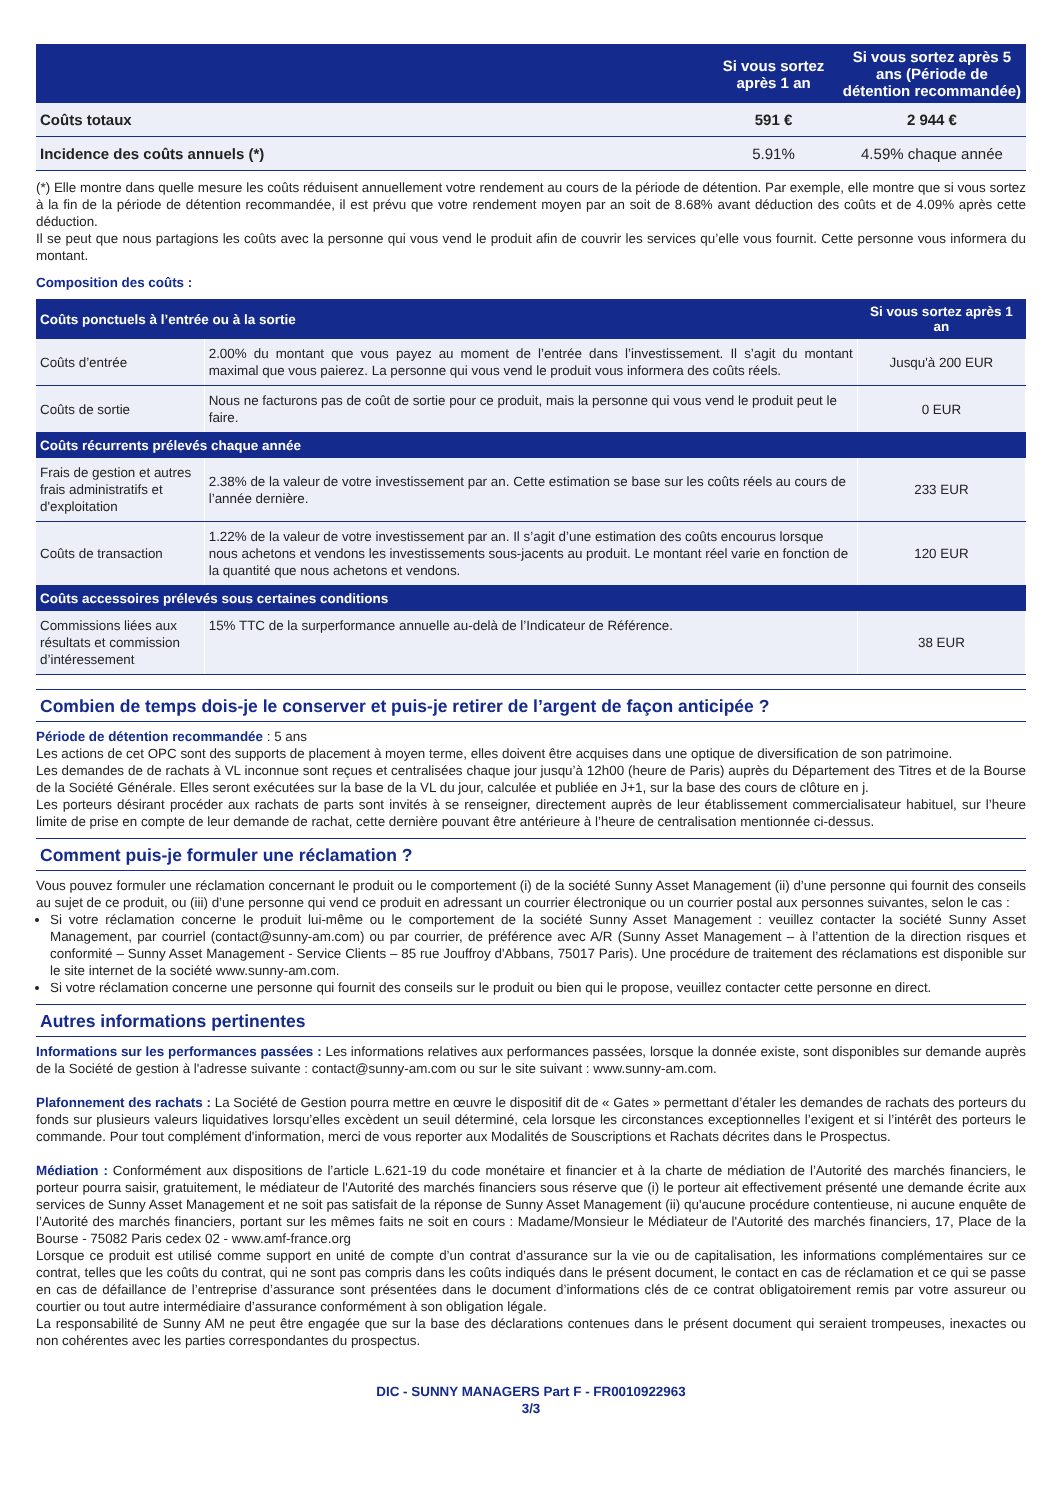| | Si vous sortez après 1 an | Si vous sortez après 5 ans (Période de détention recommandée) |
| --- | --- | --- |
| Coûts totaux | 591 € | 2 944 € |
| Incidence des coûts annuels (*) | 5.91% | 4.59% chaque année |
(*) Elle montre dans quelle mesure les coûts réduisent annuellement votre rendement au cours de la période de détention. Par exemple, elle montre que si vous sortez à la fin de la période de détention recommandée, il est prévu que votre rendement moyen par an soit de 8.68% avant déduction des coûts et de 4.09% après cette déduction.
Il se peut que nous partagions les coûts avec la personne qui vous vend le produit afin de couvrir les services qu’elle vous fournit. Cette personne vous informera du montant.
Composition des coûts :
| Coûts ponctuels à l’entrée ou à la sortie | | Si vous sortez après 1 an |
| --- | --- | --- |
| Coûts d’entrée | 2.00% du montant que vous payez au moment de l’entrée dans l’investissement. Il s’agit du montant maximal que vous paierez. La personne qui vous vend le produit vous informera des coûts réels. | Jusqu'à 200 EUR |
| Coûts de sortie | Nous ne facturons pas de coût de sortie pour ce produit, mais la personne qui vous vend le produit peut le faire. | 0 EUR |
| Coûts récurrents prélevés chaque année | | |
| Frais de gestion et autres frais administratifs et d'exploitation | 2.38% de la valeur de votre investissement par an. Cette estimation se base sur les coûts réels au cours de l’année dernière. | 233 EUR |
| Coûts de transaction | 1.22% de la valeur de votre investissement par an. Il s’agit d’une estimation des coûts encourus lorsque nous achetons et vendons les investissements sous-jacents au produit. Le montant réel varie en fonction de la quantité que nous achetons et vendons. | 120 EUR |
| Coûts accessoires prélevés sous certaines conditions | | |
| Commissions liées aux résultats et commission d’intéressement | 15% TTC de la surperformance annuelle au-delà de l’Indicateur de Référence. | 38 EUR |
Combien de temps dois-je le conserver et puis-je retirer de l’argent de façon anticipée ?
Période de détention recommandée : 5 ans
Les actions de cet OPC sont des supports de placement à moyen terme, elles doivent être acquises dans une optique de diversification de son patrimoine.
Les demandes de de rachats à VL inconnue sont reçues et centralisées chaque jour jusqu’à 12h00 (heure de Paris) auprès du Département des Titres et de la Bourse de la Société Générale. Elles seront exécutées sur la base de la VL du jour, calculée et publiée en J+1, sur la base des cours de clôture en j.
Les porteurs désirant procéder aux rachats de parts sont invités à se renseigner, directement auprès de leur établissement commercialisateur habituel, sur l’heure limite de prise en compte de leur demande de rachat, cette dernière pouvant être antérieure à l’heure de centralisation mentionnée ci-dessus.
Comment puis-je formuler une réclamation ?
Vous pouvez formuler une réclamation concernant le produit ou le comportement (i) de la société Sunny Asset Management (ii) d’une personne qui fournit des conseils au sujet de ce produit, ou (iii) d’une personne qui vend ce produit en adressant un courrier électronique ou un courrier postal aux personnes suivantes, selon le cas :
Si votre réclamation concerne le produit lui-même ou le comportement de la société Sunny Asset Management : veuillez contacter la société Sunny Asset Management, par courriel (contact@sunny-am.com) ou par courrier, de préférence avec A/R (Sunny Asset Management – à l’attention de la direction risques et conformité – Sunny Asset Management - Service Clients – 85 rue Jouffroy d'Abbans, 75017 Paris). Une procédure de traitement des réclamations est disponible sur le site internet de la société www.sunny-am.com.
Si votre réclamation concerne une personne qui fournit des conseils sur le produit ou bien qui le propose, veuillez contacter cette personne en direct.
Autres informations pertinentes
Informations sur les performances passées : Les informations relatives aux performances passées, lorsque la donnée existe, sont disponibles sur demande auprès de la Société de gestion à l'adresse suivante : contact@sunny-am.com ou sur le site suivant : www.sunny-am.com.
Plafonnement des rachats : La Société de Gestion pourra mettre en œuvre le dispositif dit de « Gates » permettant d’étaler les demandes de rachats des porteurs du fonds sur plusieurs valeurs liquidatives lorsqu’elles excèdent un seuil déterminé, cela lorsque les circonstances exceptionnelles l’exigent et si l’intérêt des porteurs le commande. Pour tout complément d'information, merci de vous reporter aux Modalités de Souscriptions et Rachats décrites dans le Prospectus.
Médiation : Conformément aux dispositions de l’article L.621-19 du code monétaire et financier et à la charte de médiation de l’Autorité des marchés financiers, le porteur pourra saisir, gratuitement, le médiateur de l'Autorité des marchés financiers sous réserve que (i) le porteur ait effectivement présenté une demande écrite aux services de Sunny Asset Management et ne soit pas satisfait de la réponse de Sunny Asset Management (ii) qu'aucune procédure contentieuse, ni aucune enquête de l’Autorité des marchés financiers, portant sur les mêmes faits ne soit en cours : Madame/Monsieur le Médiateur de l'Autorité des marchés financiers, 17, Place de la Bourse - 75082 Paris cedex 02 - www.amf-france.org
Lorsque ce produit est utilisé comme support en unité de compte d’un contrat d’assurance sur la vie ou de capitalisation, les informations complémentaires sur ce contrat, telles que les coûts du contrat, qui ne sont pas compris dans les coûts indiqués dans le présent document, le contact en cas de réclamation et ce qui se passe en cas de défaillance de l’entreprise d’assurance sont présentées dans le document d’informations clés de ce contrat obligatoirement remis par votre assureur ou courtier ou tout autre intermédiaire d’assurance conformément à son obligation légale.
La responsabilité de Sunny AM ne peut être engagée que sur la base des déclarations contenues dans le présent document qui seraient trompeuses, inexactes ou non cohérentes avec les parties correspondantes du prospectus.
DIC - SUNNY MANAGERS Part F - FR0010922963
3/3